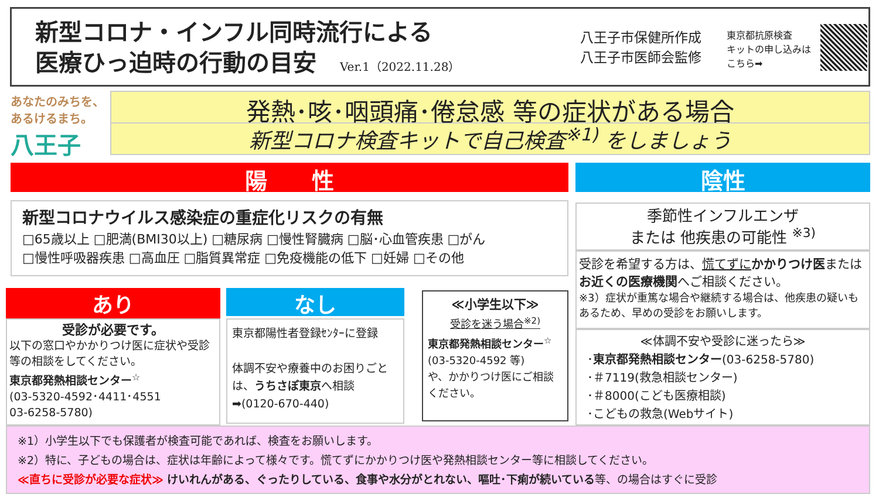新型コロナ・インフル同時流行による
医療ひっ迫時の行動の目安 Ver.1（2022.11.28）
八王子市保健所作成
八王子市医師会監修
東京都抗原検査
キットの申し込みは
こちら➡
あなたのみちを、
あるけるまち。
八王子
発熱･咳･咽頭痛･倦怠感 等の症状がある場合
新型コロナ検査キットで自己検査<sup>※1)</sup> をしましょう
陽　　性 陰性
新型コロナウイルス感染症の重症化リスクの有無
□65歳以上 □肥満(BMI30以上) □糖尿病 □慢性腎臓病 □脳･心血管疾患 □がん
□慢性呼吸器疾患 □高血圧 □脂質異常症 □免疫機能の低下 □妊婦 □その他
季節性インフルエンザ
または 他疾患の可能性 <sup>※3)</sup>
受診を希望する方は、慌てずに かかりつけ医またはお近くの医療機関へご相談ください。
※3）症状が重篤な場合や継続する場合は、他疾患の疑いもあるため、早めの受診をお願いします。
≪体調不安や受診に迷ったら≫
･東京都発熱相談センター(03-6258-5780)
･＃7119(救急相談センター)
･＃8000(こども医療相談)
･こどもの救急(Webサイト)
あり
受診が必要です。
以下の窓口やかかりつけ医に症状や受診等の相談をしてください。
東京都発熱相談センター<sup>☆</sup>
(03-5320-4592･4411･4551
03-6258-5780)
なし
東京都陽性者登録ｾﾝﾀｰに登録
体調不安や療養中のお困りごとは、うちさぽ東京へ相談
➡(0120-670-440)
≪小学生以下≫
受診を迷う場合<sup>※2)</sup>
東京都発熱相談センター<sup>☆</sup>
(03-5320-4592 等)
や、かかりつけ医にご相談ください。
※1）小学生以下でも保護者が検査可能であれば、検査をお願いします。
※2）特に、子どもの場合は、症状は年齢によって様々です。慌てずにかかりつけ医や発熱相談センター等に相談してください。
≪直ちに受診が必要な症状≫ けいれんがある、ぐったりしている、食事や水分がとれない、嘔吐･下痢が続いている等、の場合はすぐに受診